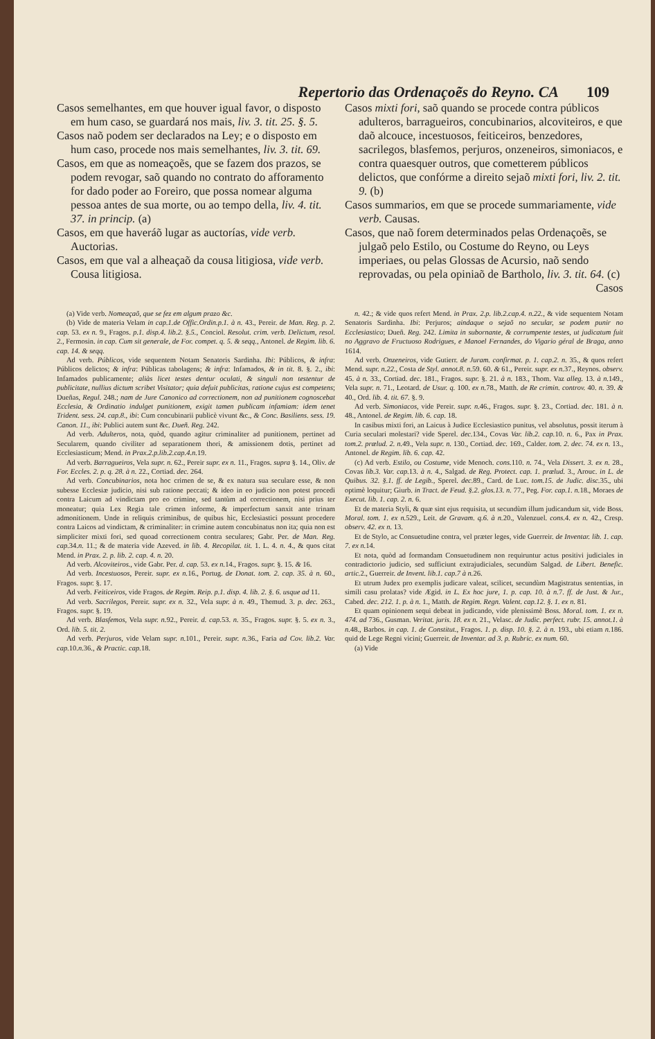Repertorio das Ordenaçoẽs do Reyno. CA 109
Casos semelhantes, em que houver igual favor, o disposto em hum caso, se guardará nos mais, liv. 3. tit. 25. §. 5.
Casos naõ podem ser declarados na Ley; e o disposto em hum caso, procede nos mais semelhantes, liv. 3. tit. 69.
Casos, em que as nomeaçoẽs, que se fazem dos prazos, se podem revogar, saõ quando no contrato do afforamento for dado poder ao Foreiro, que possa nomear alguma pessoa antes de sua morte, ou ao tempo della, liv. 4. tit. 37. in princip. (a)
Casos, em que haveráõ lugar as auctorías, vide verb. Auctorias.
Casos, em que val a alheaçaõ da cousa litigiosa, vide verb. Cousa litigiosa.
Casos mixti fori, saõ quando se procede contra públicos adulteros, barragueiros, concubinarios, alcoviteiros, e que daõ alcouce, incestuosos, feiticeiros, benzedores, sacrilegos, blasfemos, perjuros, onzeneiros, simoniacos, e contra quaesquer outros, que cometterem públicos delictos, que confórme a direito sejaõ mixti fori, liv. 2. tit. 9. (b)
Casos summarios, em que se procede summariamente, vide verb. Causas.
Casos, que naõ forem determinados pelas Ordenaçoẽs, se julgaõ pelo Estilo, ou Costume do Reyno, ou Leys imperiaes, ou pelas Glossas de Acursio, naõ sendo reprovadas, ou pela opiniaõ de Bartholo, liv. 3. tit. 64. (c)
Casos
(a) Vide verb. Nomeaçaõ, que se fez em algum prazo &c.
(b) Vide de materia Velam in cap.1.de Offic.Ordin.p.1. à n. 43., Pereir. de Man. Reg. p. 2. cap. 53. ex n. 9., Fragos. p.1. disp.4. lib.2. §.5., Conciol. Resolut. crim. verb. Delictum, resol. 2., Fermosin. in cap. Cum sit generale, de For. compet. q. 5. & seqq., Antonel. de Regim. lib. 6. cap. 14. & seqq.
Ad verb. Públicos, vide sequentem Notam Senatoris Sardinha. Ibi: Públicos, & infra: Públicos delictos; & infra: Públicas tabolagens; & infra: Infamados, & in tit. 8. §. 2., ibi: Infamados publicamente; aliàs licet testes dentur oculati, & singuli non testentur de publicitate, nullius dictum scribet Visitator; quia defuit publicitas, ratione cujus est competens; Dueñas, Regul. 248.; nam de Jure Canonico ad correctionem, non ad punitionem cognoscebat Ecclesia, & Ordinatio indulget punitionem, exigit tamen publicam infamiam: idem tenet Trident. sess. 24. cap.8., ibi: Cum concubinarii publicè vivunt &c., & Conc. Basiliens. sess. 19. Canon. 11., ibi: Publici autem sunt &c. Dueñ. Reg. 242.
Ad verb. Adulteros, nota, quòd, quando agitur criminaliter ad punitionem, pertinet ad Secularem, quando civiliter ad separationem thori, & amissionem dotis, pertinet ad Ecclesiasticum; Mend. in Prax.2.p.lib.2.cap.4.n. 19.
Ad verb. Barragueiros, Vela supr. n. 62., Pereir supr. ex n. 11., Fragos. supra §. 14., Oliv. de For. Eccles. 2. p. q. 28. à n. 22., Cortiad. dec. 264.
Ad verb. Concubinarios, nota hoc crimen de se, & ex natura sua seculare esse, & non subesse Ecclesiæ judicio, nisi sub ratione peccati; & ideo in eo judicio non potest procedi contra Laicum ad vindictam pro eo crimine, sed tantùm ad correctionem, nisi prius ter moneatur; quia Lex Regia tale crimen informe, & imperfectum sanxit ante trinam admonitionem. Unde in reliquis criminibus, de quibus hìc, Ecclesiastici possunt procedere contra Laicos ad vindictam, & criminaliter: in crimine autem concubinatus non ita; quia non est simpliciter mixti fori, sed quoad correctionem contra seculares; Gabr. Per. de Man. Reg. cap. 34.n. 11.; & de materia vide Azeved. in lib. 4. Recopilat. tit. 1. L. 4. n. 4., & quos citat Mend. in Prax. 2. p. lib. 2. cap. 4. n. 20.
Ad verb. Alcoviteiros., vide Gabr. Per. d. cap. 53. ex n. 14., Fragos. supr. §. 15. & 16.
Ad verb. Incestuosos, Pereir. supr. ex n. 16., Portug. de Donat. tom. 2. cap. 35. à n. 60., Fragos. supr. §. 17.
Ad verb. Feiticeiros, vide Fragos. de Regim. Reip. p.1. disp. 4. lib. 2. §. 6. usque ad 11.
Ad verb. Sacrilegos, Pereir. supr. ex n. 32., Vela supr. à n. 49., Themud. 3. p. dec. 263., Fragos. supr. §. 19.
Ad verb. Blasfemos, Vela supr. n. 92., Pereir. d. cap. 53. n. 35., Fragos. supr. §. 5. ex n. 3., Ord. lib. 5. tit. 2.
Ad verb. Perjuros, vide Velam supr. n. 101., Pereir. supr. n. 36., Faria ad Cov. lib.2. Var. cap. 10.n. 36., & Practic. cap. 18.
n. 42.; & vide quos refert Mend. in Prax. 2.p. lib.2.cap.4. n.22., & vide sequentem Notam Senatoris Sardinha. Ibi: Perjuros; aindaque o sejaõ no secular, se podem punir no Ecclesiastico; Dueñ. Reg. 242. Limita in subornante, & corrumpente testes, ut judicatum fuit no Aggravo de Fructuoso Rodrigues, e Manoel Fernandes, do Vigario géral de Braga, anno 1614.
Ad verb. Onzeneiros, vide Gutierr. de Juram. confirmat. p. 1. cap.2. n. 35., & quos refert Mend. supr. n.22., Costa de Styl. annot.8. n. 59. 60. & 61., Pereir. supr. ex n. 37., Reynos. observ. 45. à n. 33., Cortiad. dec. 181., Fragos. supr. §. 21. à n. 183., Thom. Vaz alleg. 13. à n. 149., Vela supr. n. 71., Leotard. de Usur. q. 100. ex n. 78., Matth. de Re crimin. controv. 40. n. 39. & 40., Ord. lib. 4. tit. 67. §. 9.
Ad verb. Simoniacos, vide Pereir. supr. n. 46., Fragos. supr. §. 23., Cortiad. dec. 181. à n. 48., Antonel. de Regim. lib. 6. cap. 18.
In casibus mixti fori, an Laicus à Judice Ecclesiastico punitus, vel absolutus, possit iterum à Curia seculari molestari? vide Sperel. dec. 134., Covas Var. lib.2. cap. 10. n. 6., Pax in Prax. tom.2. prælud. 2. n. 49., Vela supr. n. 130., Cortiad. dec. 169., Calder. tom. 2. dec. 74. ex n. 13., Antonel. de Regim. lib. 6. cap. 42.
(c) Ad verb. Estilo, ou Costume, vide Menoch. cons. 110. n. 74., Vela Dissert. 3. ex n. 28., Covas lib.3. Var. cap. 13. à n. 4., Salgad. de Reg. Protect. cap. 1. prælud. 3., Arouc. in L. de Quibus. 32. §.1. ff. de Legib., Sperel. dec. 89., Card. de Luc. tom.15. de Judic. disc. 35., ubi optimè loquitur; Giurb. in Tract. de Feud. §.2. glos.13. n. 77., Peg. For. cap.1. n. 18., Moraes de Execut. lib. 1. cap. 2. n. 6.
Et de materia Styli, & quæ sint ejus requisita, ut secundùm illum judicandum sit, vide Boss. Moral. tom. 1. ex n. 529., Leit. de Gravam. q.6. à n. 20., Valenzuel. cons. 4. ex n. 42., Cresp. observ. 42. ex n. 13.
Et de Stylo, ac Consuetudine contra, vel præter leges, vide Guerreir. de Inventar. lib. 1. cap. 7. ex n. 14.
Et nota, quòd ad formandam Consuetudinem non requiruntur actus positivi judiciales in contradictorio judicio, sed sufficiunt extrajudiciales, secundùm Salgad. de Libert. Benefic. artic. 2., Guerreir. de Invent. lib.1. cap.7 à n. 26.
Et utrum Judex pro exemplis judicare valeat, scilicet, secundùm Magistratus sententias, in simili casu prolatas? vide Ægid. in L. Ex hoc jure, 1. p. cap. 10. à n. 7. ff. de Just. & Jur., Cabed. dec. 212. 1. p. à n. 1., Matth. de Regim. Regn. Valent. cap.12. §. 1. ex n. 81.
Et quam opinionem sequi debeat in judicando, vide plenissimè Boss. Moral. tom. 1. ex n. 474. ad 736., Gusman. Veritat. juris. 18. ex n. 21., Velasc. de Judic. perfect. rubr. 15. annot.1. à n. 48., Barbos. in cap. 1. de Constitut., Fragos. 1. p. disp. 10. §. 2. à n. 193., ubi etiam n. 186. quid de Lege Regni vicini; Guerreir. de Inventar. ad 3. p. Rubric. ex num. 60.
(a) Vide